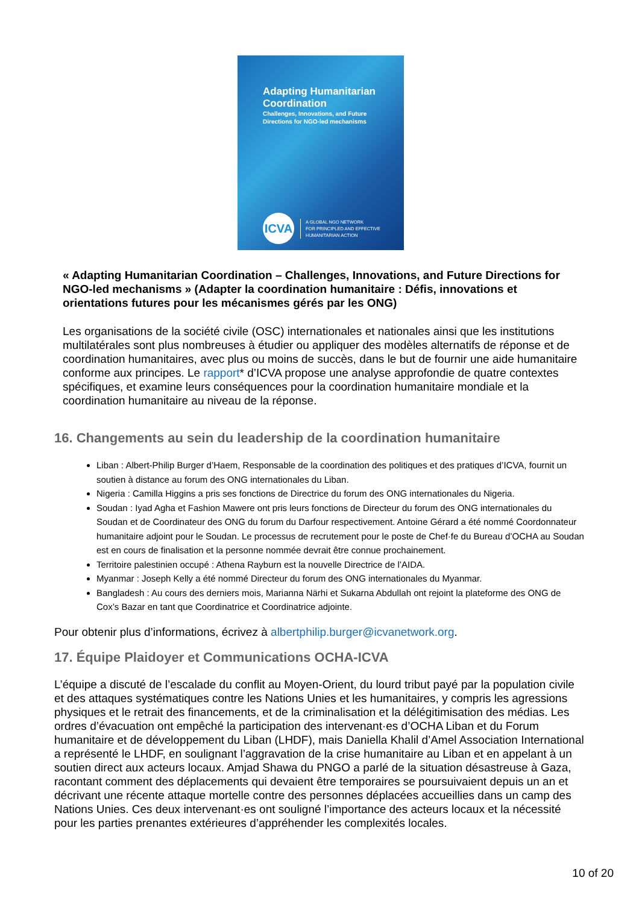Adapting Humanitarian Coordination
Challenges, Innovations, and Future Directions for NGO-led mechanisms
ICVA
A GLOBAL NGO NETWORK
FOR PRINCIPLED AND EFFECTIVE
HUMANITARIAN ACTION
« Adapting Humanitarian Coordination – Challenges, Innovations, and Future Directions for NGO-led mechanisms » (Adapter la coordination humanitaire : Défis, innovations et orientations futures pour les mécanismes gérés par les ONG)
Les organisations de la société civile (OSC) internationales et nationales ainsi que les institutions multilatérales sont plus nombreuses à étudier ou appliquer des modèles alternatifs de réponse et de coordination humanitaires, avec plus ou moins de succès, dans le but de fournir une aide humanitaire conforme aux principes. Le rapport* d’ICVA propose une analyse approfondie de quatre contextes spécifiques, et examine leurs conséquences pour la coordination humanitaire mondiale et la coordination humanitaire au niveau de la réponse.
16. Changements au sein du leadership de la coordination humanitaire
Liban : Albert-Philip Burger d’Haem, Responsable de la coordination des politiques et des pratiques d’ICVA, fournit un soutien à distance au forum des ONG internationales du Liban.
Nigeria : Camilla Higgins a pris ses fonctions de Directrice du forum des ONG internationales du Nigeria.
Soudan : Iyad Agha et Fashion Mawere ont pris leurs fonctions de Directeur du forum des ONG internationales du Soudan et de Coordinateur des ONG du forum du Darfour respectivement. Antoine Gérard a été nommé Coordonnateur humanitaire adjoint pour le Soudan. Le processus de recrutement pour le poste de Chef·fe du Bureau d’OCHA au Soudan est en cours de finalisation et la personne nommée devrait être connue prochainement.
Territoire palestinien occupé : Athena Rayburn est la nouvelle Directrice de l’AIDA.
Myanmar : Joseph Kelly a été nommé Directeur du forum des ONG internationales du Myanmar.
Bangladesh : Au cours des derniers mois, Marianna Närhi et Sukarna Abdullah ont rejoint la plateforme des ONG de Cox’s Bazar en tant que Coordinatrice et Coordinatrice adjointe.
Pour obtenir plus d’informations, écrivez à albertphilip.burger@icvanetwork.org.
17. Équipe Plaidoyer et Communications OCHA-ICVA
L’équipe a discuté de l’escalade du conflit au Moyen-Orient, du lourd tribut payé par la population civile et des attaques systématiques contre les Nations Unies et les humanitaires, y compris les agressions physiques et le retrait des financements, et de la criminalisation et la délégitimisation des médias. Les ordres d’évacuation ont empêché la participation des intervenant·es d’OCHA Liban et du Forum humanitaire et de développement du Liban (LHDF), mais Daniella Khalil d’Amel Association International a représenté le LHDF, en soulignant l’aggravation de la crise humanitaire au Liban et en appelant à un soutien direct aux acteurs locaux. Amjad Shawa du PNGO a parlé de la situation désastreuse à Gaza, racontant comment des déplacements qui devaient être temporaires se poursuivaient depuis un an et décrivant une récente attaque mortelle contre des personnes déplacées accueillies dans un camp des Nations Unies. Ces deux intervenant·es ont souligné l’importance des acteurs locaux et la nécessité pour les parties prenantes extérieures d’appréhender les complexités locales.
10 of 20